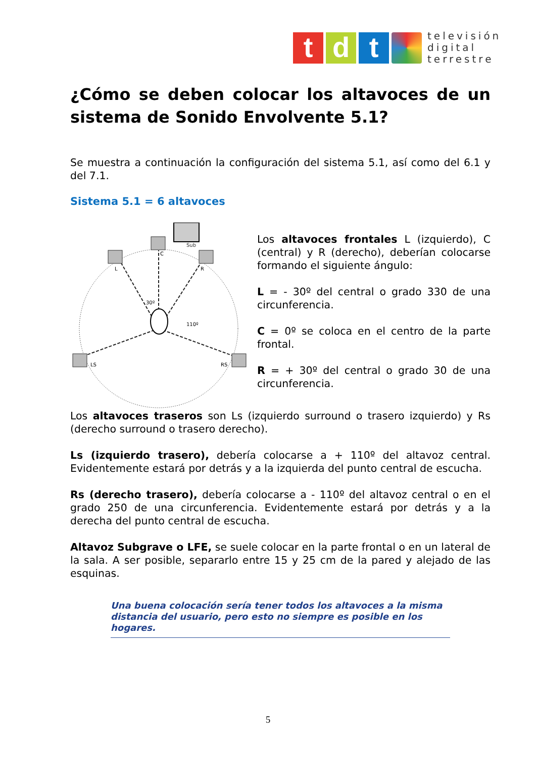t d t
televisión
digital
terrestre
¿Cómo se deben colocar los altavoces de un sistema de Sonido Envolvente 5.1?
Se muestra a continuación la configuración del sistema 5.1, así como del 6.1 y del 7.1.
Sistema 5.1 = 6 altavoces
Sub
C
L
R
LS
RS
30º
110º
Los altavoces frontales L (izquierdo), C (central) y R (derecho), deberían colocarse formando el siguiente ángulo:
L = - 30º del central o grado 330 de una circunferencia.
C = 0º se coloca en el centro de la parte frontal.
R = + 30º del central o grado 30 de una circunferencia.
Los altavoces traseros son Ls (izquierdo surround o trasero izquierdo) y Rs (derecho surround o trasero derecho).
Ls (izquierdo trasero), debería colocarse a + 110º del altavoz central. Evidentemente estará por detrás y a la izquierda del punto central de escucha.
Rs (derecho trasero), debería colocarse a - 110º del altavoz central o en el grado 250 de una circunferencia. Evidentemente estará por detrás y a la derecha del punto central de escucha.
Altavoz Subgrave o LFE, se suele colocar en la parte frontal o en un lateral de la sala. A ser posible, separarlo entre 15 y 25 cm de la pared y alejado de las esquinas.
Una buena colocación sería tener todos los altavoces a la misma distancia del usuario, pero esto no siempre es posible en los hogares.
5